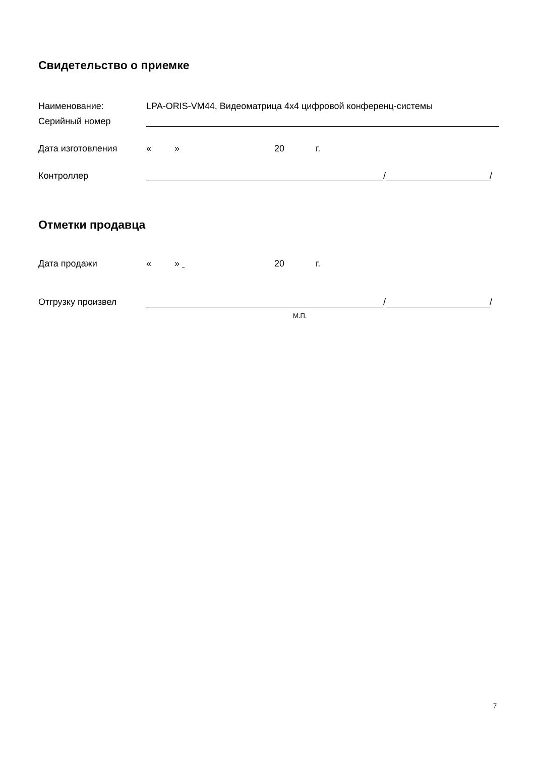Свидетельство о приемке
Наименование: LPA-ORIS-VM44, Видеоматрица 4х4 цифровой конференц-системы
Серийный номер
Дата изготовления « » 20 г.
Контроллер / /
Отметки продавца
Дата продажи « » 20 г.
Отгрузку произвел / /
М.П.
7